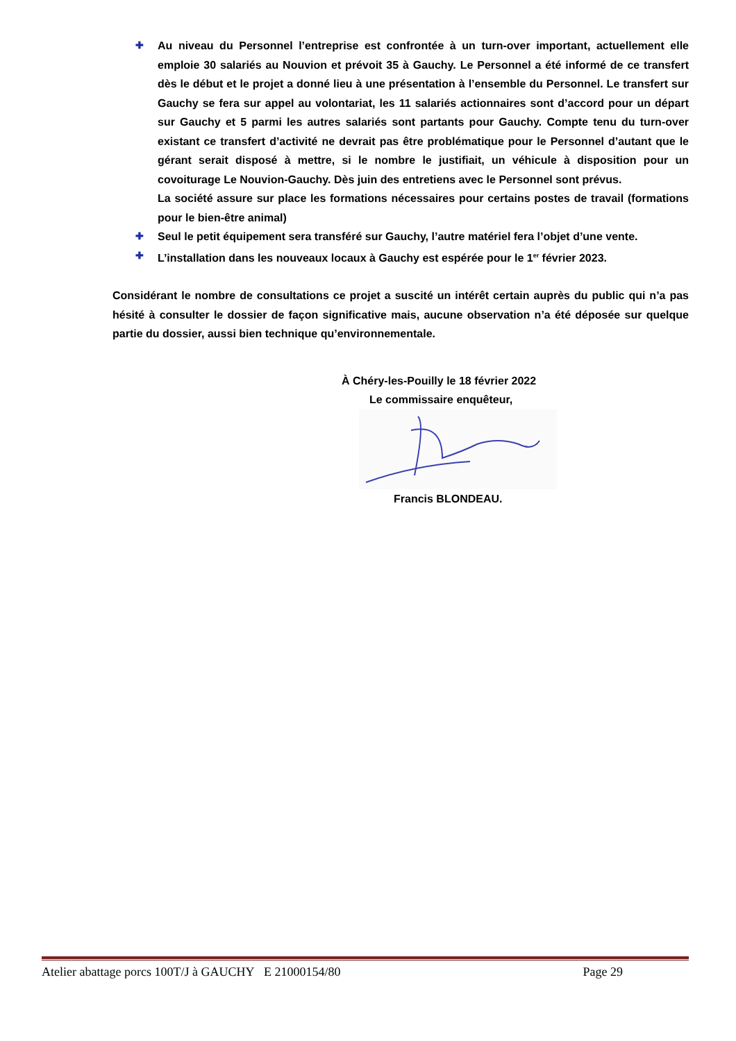✚ Au niveau du Personnel l’entreprise est confrontée à un turn-over important, actuellement elle emploie 30 salariés au Nouvion et prévoit 35 à Gauchy. Le Personnel a été informé de ce transfert dès le début et le projet a donné lieu à une présentation à l’ensemble du Personnel. Le transfert sur Gauchy se fera sur appel au volontariat, les 11 salariés actionnaires sont d’accord pour un départ sur Gauchy et 5 parmi les autres salariés sont partants pour Gauchy. Compte tenu du turn-over existant ce transfert d’activité ne devrait pas être problématique pour le Personnel d’autant que le gérant serait disposé à mettre, si le nombre le justifiait, un véhicule à disposition pour un covoiturage Le Nouvion-Gauchy. Dès juin des entretiens avec le Personnel sont prévus.
La société assure sur place les formations nécessaires pour certains postes de travail (formations pour le bien-être animal)
✚ Seul le petit équipement sera transféré sur Gauchy, l’autre matériel fera l’objet d’une vente.
✚ L’installation dans les nouveaux locaux à Gauchy est espérée pour le 1<sup>er</sup> février 2023.
Considérant le nombre de consultations ce projet a suscité un intérêt certain auprès du public qui n’a pas hésité à consulter le dossier de façon significative mais, aucune observation n’a été déposée sur quelque partie du dossier, aussi bien technique qu’environnementale.
À Chéry-les-Pouilly le 18 février 2022
Le commissaire enquêteur,
Francis BLONDEAU.
Atelier abattage porcs 100T/J à GAUCHY E 21000154/80 Page 29